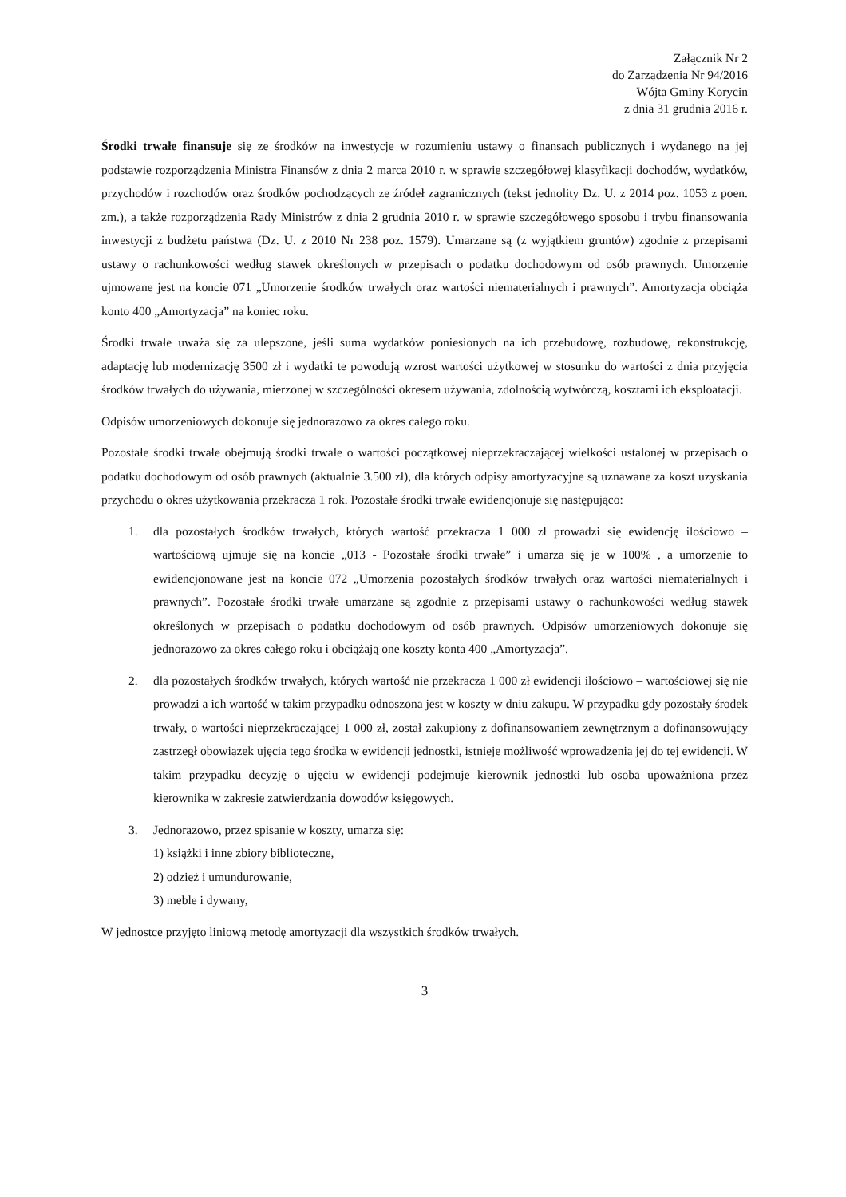Załącznik Nr 2
do Zarządzenia Nr 94/2016
Wójta Gminy Korycin
z dnia 31 grudnia 2016 r.
Środki trwałe finansuje się ze środków na inwestycje w rozumieniu ustawy o finansach publicznych i wydanego na jej podstawie rozporządzenia Ministra Finansów z dnia 2 marca 2010 r. w sprawie szczegółowej klasyfikacji dochodów, wydatków, przychodów i rozchodów oraz środków pochodzących ze źródeł zagranicznych (tekst jednolity Dz. U. z 2014 poz. 1053 z poen. zm.), a także rozporządzenia Rady Ministrów z dnia 2 grudnia 2010 r. w sprawie szczegółowego sposobu i trybu finansowania inwestycji z budżetu państwa (Dz. U. z 2010 Nr 238 poz. 1579). Umarzane są (z wyjątkiem gruntów) zgodnie z przepisami ustawy o rachunkowości według stawek określonych w przepisach o podatku dochodowym od osób prawnych. Umorzenie ujmowane jest na koncie 071 „Umorzenie środków trwałych oraz wartości niematerialnych i prawnych”. Amortyzacja obciąża konto 400 „Amortyzacja” na koniec roku.
Środki trwałe uważa się za ulepszone, jeśli suma wydatków poniesionych na ich przebudowę, rozbudowę, rekonstrukcję, adaptację lub modernizację 3500 zł i wydatki te powodują wzrost wartości użytkowej w stosunku do wartości z dnia przyjęcia środków trwałych do używania, mierzonej w szczególności okresem używania, zdolnością wytwórczą, kosztami ich eksploatacji.
Odpisów umorzeniowych dokonuje się jednorazowo za okres całego roku.
Pozostałe środki trwałe obejmują środki trwałe o wartości początkowej nieprzekraczającej wielkości ustalonej w przepisach o podatku dochodowym od osób prawnych (aktualnie 3.500 zł), dla których odpisy amortyzacyjne są uznawane za koszt uzyskania przychodu o okres użytkowania przekracza 1 rok. Pozostałe środki trwałe ewidencjonuje się następująco:
1. dla pozostałych środków trwałych, których wartość przekracza 1 000 zł prowadzi się ewidencję ilościowo – wartościową ujmuje się na koncie „013 - Pozostałe środki trwałe” i umarza się je w 100% , a umorzenie to ewidencjonowane jest na koncie 072 „Umorzenia pozostałych środków trwałych oraz wartości niematerialnych i prawnych”. Pozostałe środki trwałe umarzane są zgodnie z przepisami ustawy o rachunkowości według stawek określonych w przepisach o podatku dochodowym od osób prawnych. Odpisów umorzeniowych dokonuje się jednorazowo za okres całego roku i obciążają one koszty konta 400 „Amortyzacja”.
2. dla pozostałych środków trwałych, których wartość nie przekracza 1 000 zł ewidencji ilościowo – wartościowej się nie prowadzi a ich wartość w takim przypadku odnoszona jest w koszty w dniu zakupu. W przypadku gdy pozostały środek trwały, o wartości nieprzekraczającej 1 000 zł, został zakupiony z dofinansowaniem zewnętrznym a dofinansowujący zastrzegł obowiązek ujęcia tego środka w ewidencji jednostki, istnieje możliwość wprowadzenia jej do tej ewidencji. W takim przypadku decyzję o ujęciu w ewidencji podejmuje kierownik jednostki lub osoba upoważniona przez kierownika w zakresie zatwierdzania dowodów księgowych.
3. Jednorazowo, przez spisanie w koszty, umarza się:
1) książki i inne zbiory biblioteczne,
2) odzież i umundurowanie,
3) meble i dywany,
W jednostce przyjęto liniową metodę amortyzacji dla wszystkich środków trwałych.
3